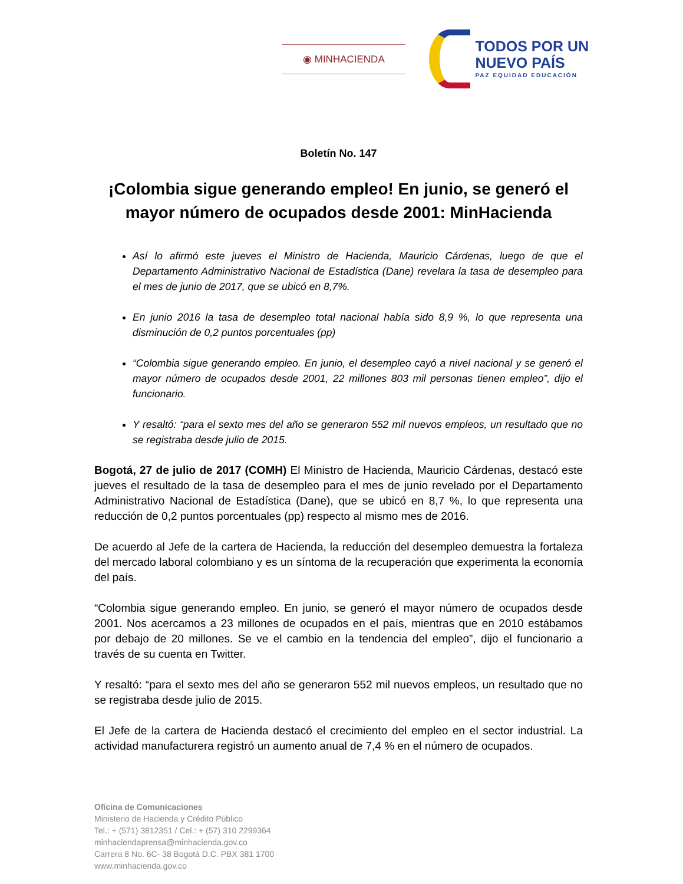◉ MINHACIENDA
TODOS POR UN
NUEVO PAÍS
PAZ EQUIDAD EDUCACIÓN
Boletín No. 147
¡Colombia sigue generando empleo! En junio, se generó el mayor número de ocupados desde 2001: MinHacienda
Así lo afirmó este jueves el Ministro de Hacienda, Mauricio Cárdenas, luego de que el Departamento Administrativo Nacional de Estadística (Dane) revelara la tasa de desempleo para el mes de junio de 2017, que se ubicó en 8,7%.
En junio 2016 la tasa de desempleo total nacional había sido 8,9 %, lo que representa una disminución de 0,2 puntos porcentuales (pp)
“Colombia sigue generando empleo. En junio, el desempleo cayó a nivel nacional y se generó el mayor número de ocupados desde 2001, 22 millones 803 mil personas tienen empleo”, dijo el funcionario.
Y resaltó: “para el sexto mes del año se generaron 552 mil nuevos empleos, un resultado que no se registraba desde julio de 2015.
Bogotá, 27 de julio de 2017 (COMH) El Ministro de Hacienda, Mauricio Cárdenas, destacó este jueves el resultado de la tasa de desempleo para el mes de junio revelado por el Departamento Administrativo Nacional de Estadística (Dane), que se ubicó en 8,7 %, lo que representa una reducción de 0,2 puntos porcentuales (pp) respecto al mismo mes de 2016.
De acuerdo al Jefe de la cartera de Hacienda, la reducción del desempleo demuestra la fortaleza del mercado laboral colombiano y es un síntoma de la recuperación que experimenta la economía del país.
“Colombia sigue generando empleo. En junio, se generó el mayor número de ocupados desde 2001. Nos acercamos a 23 millones de ocupados en el país, mientras que en 2010 estábamos por debajo de 20 millones. Se ve el cambio en la tendencia del empleo”, dijo el funcionario a través de su cuenta en Twitter.
Y resaltó: “para el sexto mes del año se generaron 552 mil nuevos empleos, un resultado que no se registraba desde julio de 2015.
El Jefe de la cartera de Hacienda destacó el crecimiento del empleo en el sector industrial. La actividad manufacturera registró un aumento anual de 7,4 % en el número de ocupados.
Oficina de Comunicaciones
Ministerio de Hacienda y Crédito Público
Tel.: + (571) 3812351 / Cel.: + (57) 310 2299364
minhaciendaprensa@minhacienda.gov.co
Carrera 8 No. 6C- 38 Bogotá D.C. PBX 381 1700
www.minhacienda.gov.co